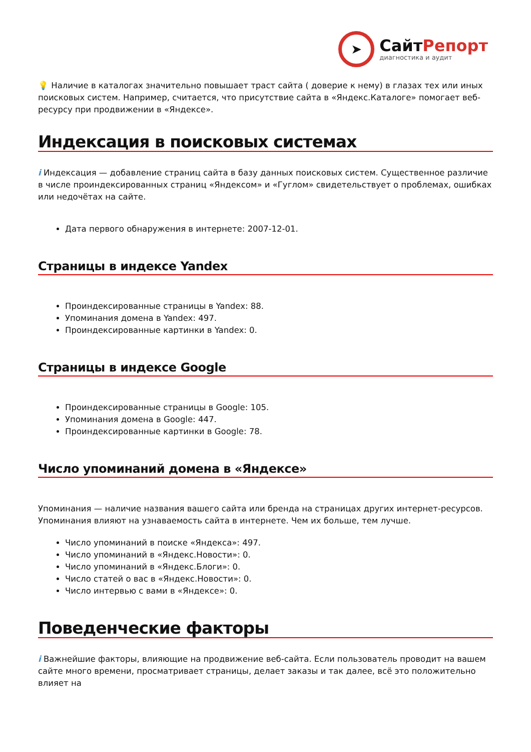➤
СайтРепорт
диагностика и аудит
💡 Наличие в каталогах значительно повышает траст сайта ( доверие к нему) в глазах тех или иных поисковых систем. Например, считается, что присутствие сайта в «Яндекс.Каталоге» помогает веб-ресурсу при продвижении в «Яндексе».
Индексация в поисковых системах
i Индексация — добавление страниц сайта в базу данных поисковых систем. Существенное различие в числе проиндексированных страниц «Яндексом» и «Гуглом» свидетельствует о проблемах, ошибках или недочётах на сайте.
Дата первого обнаружения в интернете: 2007-12-01.
Страницы в индексе Yandex
Проиндексированные страницы в Yandex: 88.
Упоминания домена в Yandex: 497.
Проиндексированные картинки в Yandex: 0.
Страницы в индексе Google
Проиндексированные страницы в Google: 105.
Упоминания домена в Google: 447.
Проиндексированные картинки в Google: 78.
Число упоминаний домена в «Яндексе»
Упоминания — наличие названия вашего сайта или бренда на страницах других интернет-ресурсов. Упоминания влияют на узнаваемость сайта в интернете. Чем их больше, тем лучше.
Число упоминаний в поиске «Яндекса»: 497.
Число упоминаний в «Яндекс.Новости»: 0.
Число упоминаний в «Яндекс.Блоги»: 0.
Число статей о вас в «Яндекс.Новости»: 0.
Число интервью с вами в «Яндексе»: 0.
Поведенческие факторы
i Важнейшие факторы, влияющие на продвижение веб-сайта. Если пользователь проводит на вашем сайте много времени, просматривает страницы, делает заказы и так далее, всё это положительно влияет на